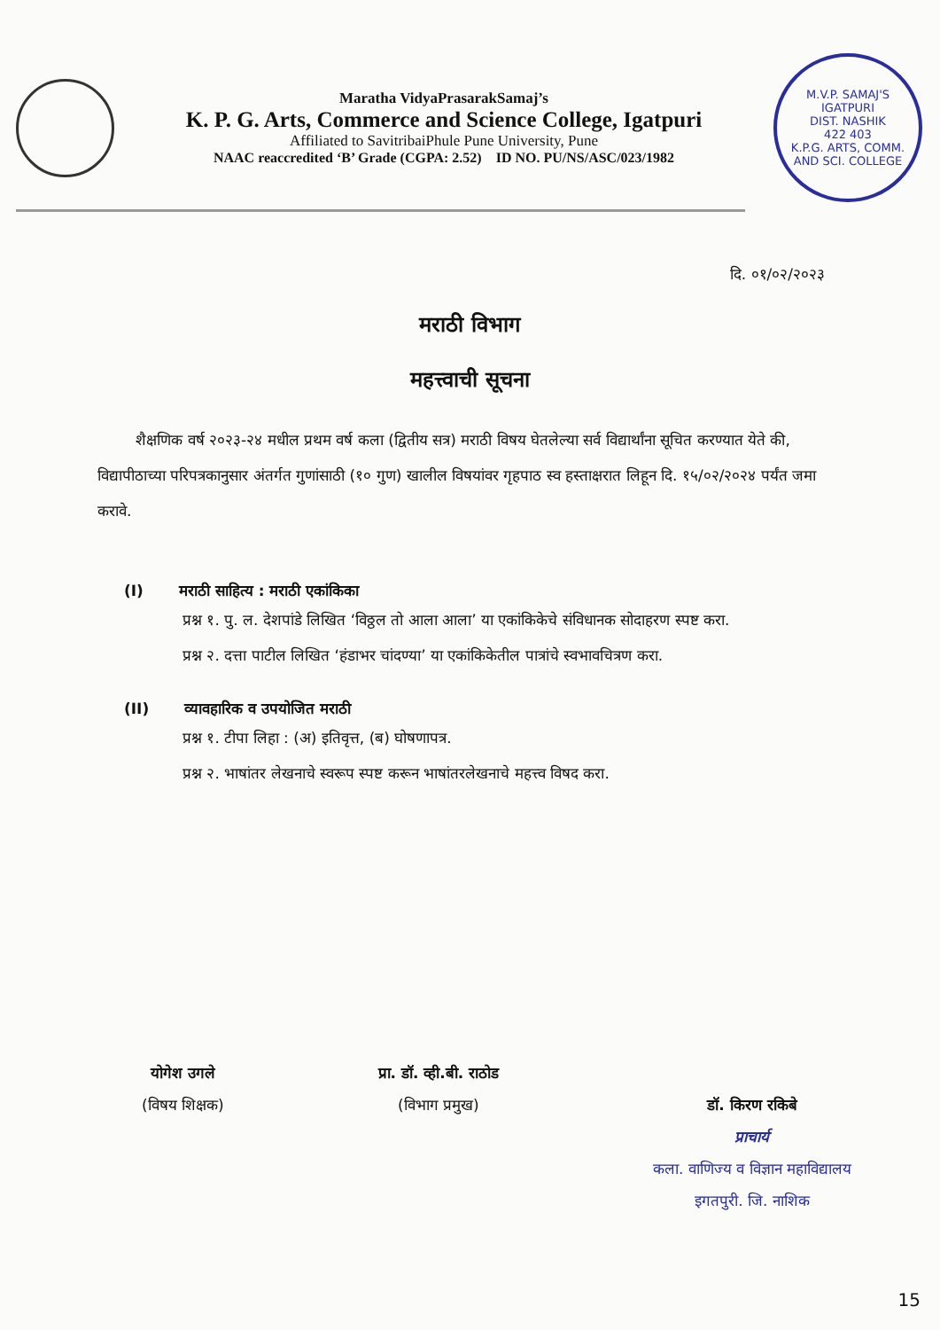Maratha VidyaPrasarakSamaj’s
K. P. G. Arts, Commerce and Science College, Igatpuri
Affiliated to SavitribaiPhule Pune University, Pune
NAAC reaccredited ‘B’ Grade (CGPA: 2.52) ID NO. PU/NS/ASC/023/1982
M.V.P. SAMAJ'S
IGATPURI
DIST. NASHIK
422 403
K.P.G. ARTS, COMM. AND SCI. COLLEGE
दि. ०१/०२/२०२३
मराठी विभाग
महत्त्वाची सूचना
शैक्षणिक वर्ष २०२३-२४ मधील प्रथम वर्ष कला (द्वितीय सत्र) मराठी विषय घेतलेल्या सर्व विद्यार्थांना सूचित करण्यात येते की, विद्यापीठाच्या परिपत्रकानुसार अंतर्गत गुणांसाठी (१० गुण) खालील विषयांवर गृहपाठ स्व हस्ताक्षरात लिहून दि. १५/०२/२०२४ पर्यंत जमा करावे.
(I) मराठी साहित्य : मराठी एकांकिका
प्रश्न १. पु. ल. देशपांडे लिखित ‘विठ्ठल तो आला आला’ या एकांकिकेचे संविधानक सोदाहरण स्पष्ट करा.
प्रश्न २. दत्ता पाटील लिखित ‘हंडाभर चांदण्या’ या एकांकिकेतील पात्रांचे स्वभावचित्रण करा.
(II) व्यावहारिक व उपयोजित मराठी
प्रश्न १. टीपा लिहा : (अ) इतिवृत्त, (ब) घोषणापत्र.
प्रश्न २. भाषांतर लेखनाचे स्वरूप स्पष्ट करून भाषांतरलेखनाचे महत्त्व विषद करा.
योगेश उगले
(विषय शिक्षक)
प्रा. डॉ. व्ही.बी. राठोड
(विभाग प्रमुख)
डॉ. किरण रकिबे
प्राचार्य
कला. वाणिज्य व विज्ञान महाविद्यालय
इगतपुरी. जि. नाशिक
15